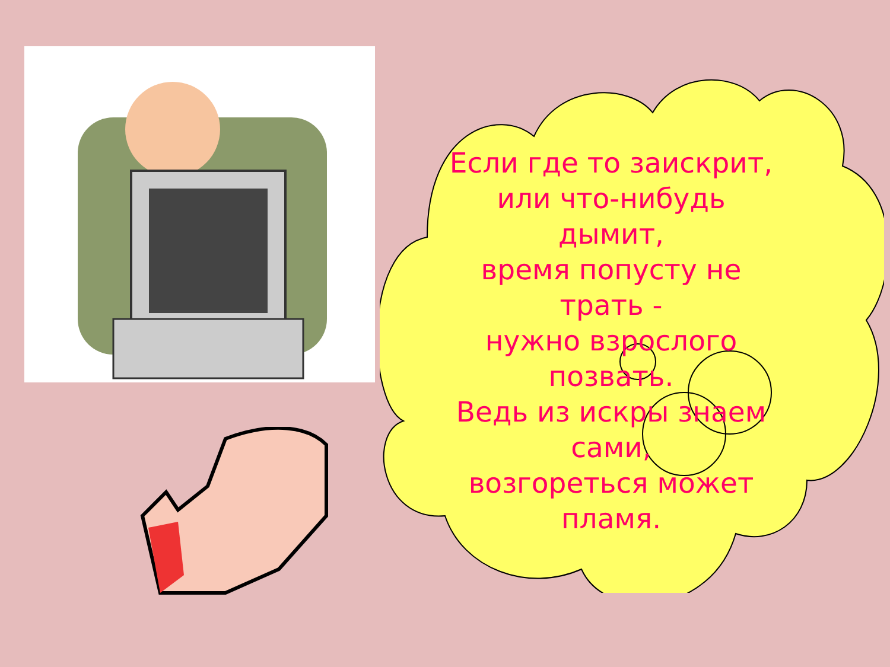Если где то заискрит,
или что-нибудь
дымит,
время попусту не
трать -
нужно взрослого
позвать.
Ведь из искры знаем
сами,
возгореться может
пламя.